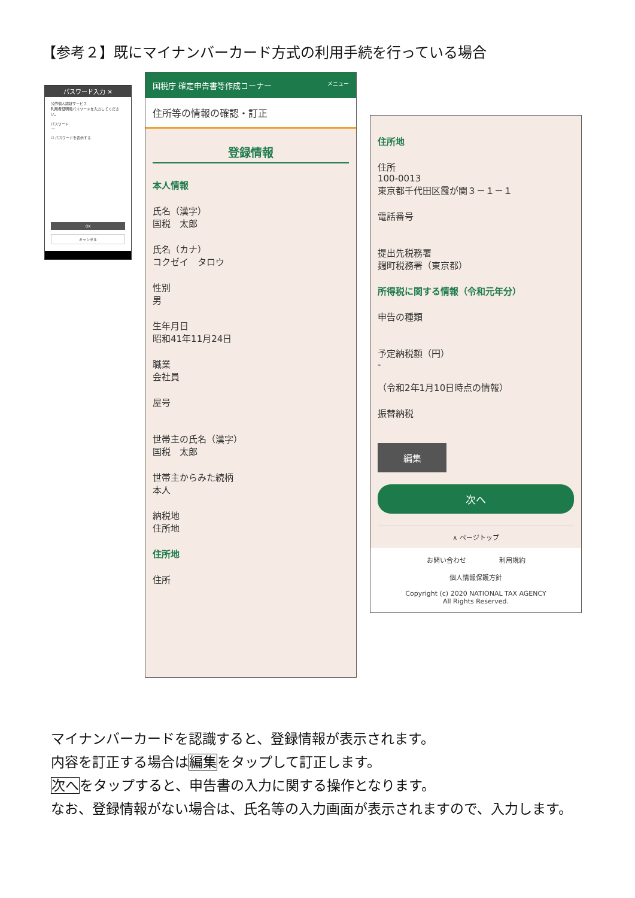【参考２】既にマイナンバーカード方式の利用手続を行っている場合
パスワード入力 ✕
公的個人認証サービス
利用者証明用パスワードを入力してください。
パスワード
····
☐ パスワードを表示する
OK
キャンセル
国税庁 確定申告書等作成コーナー メニュー
住所等の情報の確認・訂正
登録情報
本人情報
氏名（漢字）
国税　太郎
氏名（カナ）
コクゼイ　タロウ
性別
男
生年月日
昭和41年11月24日
職業
会社員
屋号
世帯主の氏名（漢字）
国税　太郎
世帯主からみた続柄
本人
納税地
住所地
住所地
住所
住所地
住所
100-0013
東京都千代田区霞が関３－１－１
電話番号
提出先税務署
麹町税務署（東京都）
所得税に関する情報（令和元年分）
申告の種類
予定納税額（円）
-
（令和2年1月10日時点の情報）
振替納税
編集
次へ
∧ ページトップ
お問い合わせ　　　　　利用規約
個人情報保護方針
Copyright (c) 2020 NATIONAL TAX AGENCY
All Rights Reserved.
マイナンバーカードを認識すると、登録情報が表示されます。
内容を訂正する場合は編集をタップして訂正します。
次へをタップすると、申告書の入力に関する操作となります。
なお、登録情報がない場合は、氏名等の入力画面が表示されますので、入力します。